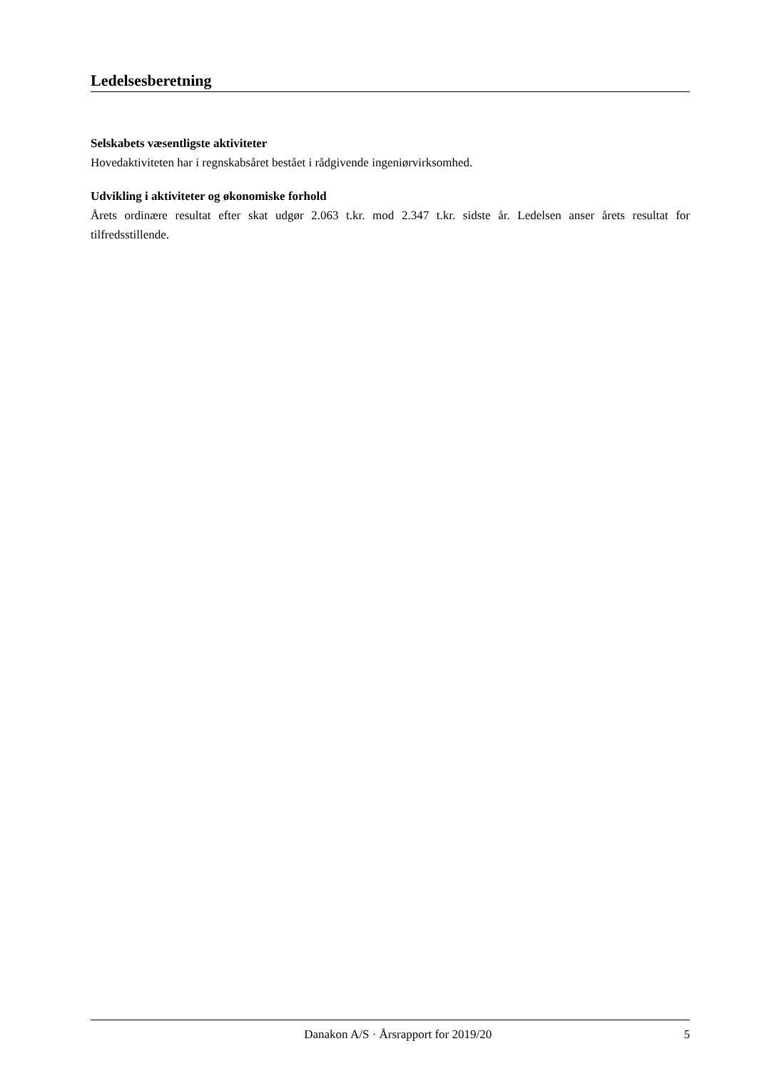Ledelsesberetning
Selskabets væsentligste aktiviteter
Hovedaktiviteten har i regnskabsåret bestået i rådgivende ingeniørvirksomhed.
Udvikling i aktiviteter og økonomiske forhold
Årets ordinære resultat efter skat udgør 2.063 t.kr. mod 2.347 t.kr. sidste år. Ledelsen anser årets resultat for tilfredsstillende.
Danakon A/S · Årsrapport for 2019/20 5